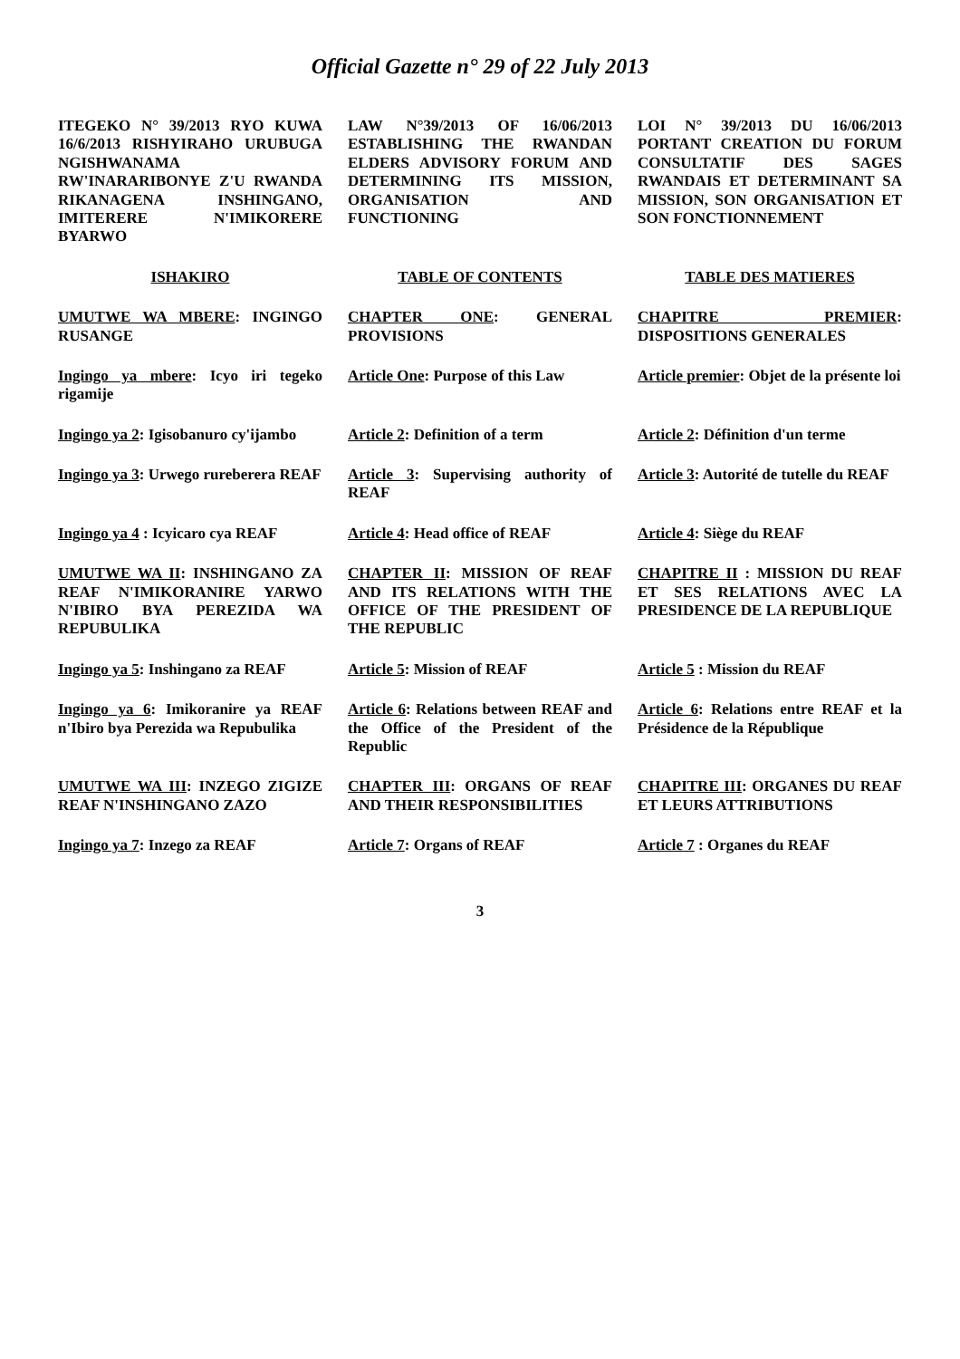Official Gazette n° 29 of 22 July 2013
| ITEGEKO N° 39/2013 RYO KUWA 16/6/2013 RISHYIRAHO URUBUGA NGISHWANAMA RW'INARARIBONYE Z'U RWANDA RIKANAGENA INSHINGANO, IMITERERE N'IMIKORERE BYARWO | LAW N°39/2013 OF 16/06/2013 ESTABLISHING THE RWANDAN ELDERS ADVISORY FORUM AND DETERMINING ITS MISSION, ORGANISATION AND FUNCTIONING | LOI N° 39/2013 DU 16/06/2013 PORTANT CREATION DU FORUM CONSULTATIF DES SAGES RWANDAIS ET DETERMINANT SA MISSION, SON ORGANISATION ET SON FONCTIONNEMENT |
| ISHAKIRO | TABLE OF CONTENTS | TABLE DES MATIERES |
| UMUTWE WA MBERE : INGINGO RUSANGE | CHAPTER ONE : GENERAL PROVISIONS | CHAPITRE PREMIER : DISPOSITIONS GENERALES |
| Ingingo ya mbere : Icyo iri tegeko rigamije | Article One : Purpose of this Law | Article premier : Objet de la présente loi |
| Ingingo ya 2 : Igisobanuro cy'ijambo | Article 2 : Definition of a term | Article 2 : Définition d'un terme |
| Ingingo ya 3 : Urwego rureberera REAF | Article 3 : Supervising authority of REAF | Article 3 : Autorité de tutelle du REAF |
| Ingingo ya 4 : Icyicaro cya REAF | Article 4 : Head office of REAF | Article 4 : Siège du REAF |
| UMUTWE WA II : INSHINGANO ZA REAF N'IMIKORANIRE YARWO N'IBIRO BYA PEREZIDA WA REPUBULIKA | CHAPTER II : MISSION OF REAF AND ITS RELATIONS WITH THE OFFICE OF THE PRESIDENT OF THE REPUBLIC | CHAPITRE II : MISSION DU REAF ET SES RELATIONS AVEC LA PRESIDENCE DE LA REPUBLIQUE |
| Ingingo ya 5 : Inshingano za REAF | Article 5 : Mission of REAF | Article 5 : Mission du REAF |
| Ingingo ya 6 : Imikoranire ya REAF n'Ibiro bya Perezida wa Repubulika | Article 6 : Relations between REAF and the Office of the President of the Republic | Article 6 : Relations entre REAF et la Présidence de la République |
| UMUTWE WA III : INZEGO ZIGIZE REAF N'INSHINGANO ZAZO | CHAPTER III : ORGANS OF REAF AND THEIR RESPONSIBILITIES | CHAPITRE III : ORGANES DU REAF ET LEURS ATTRIBUTIONS |
| Ingingo ya 7 : Inzego za REAF | Article 7 : Organs of REAF | Article 7 : Organes du REAF |
3